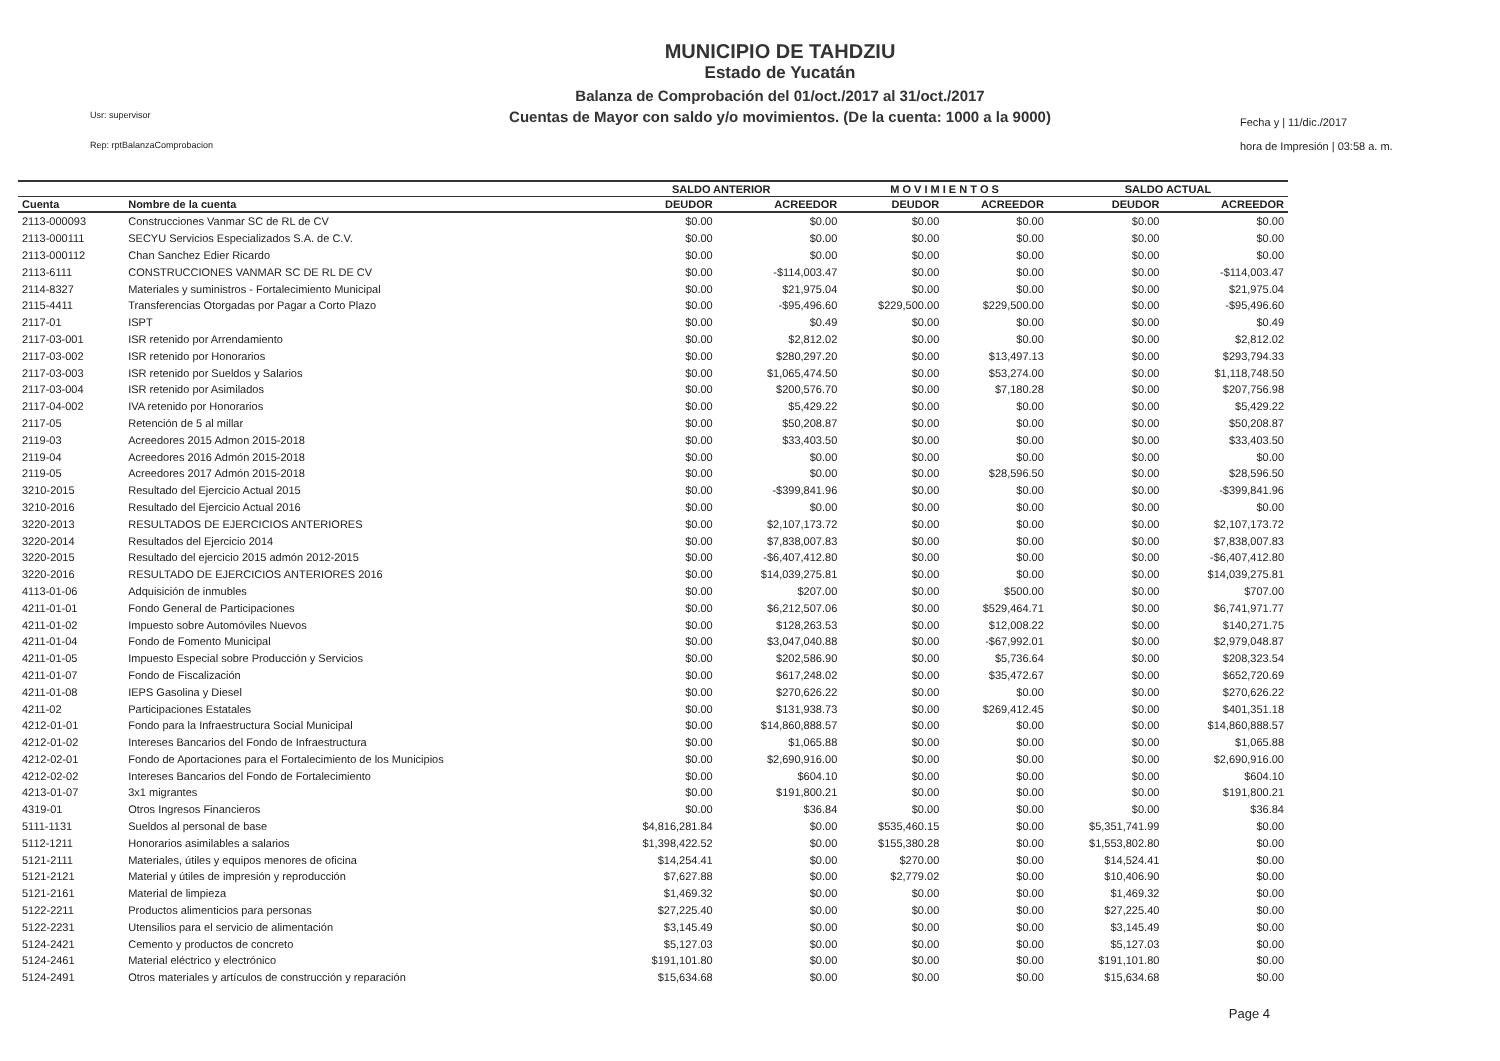Usr: supervisor
Rep: rptBalanzaComprobacion
MUNICIPIO DE TAHDZIU
Estado de Yucatán
Balanza de Comprobación del 01/oct./2017 al 31/oct./2017
Cuentas de Mayor con saldo y/o movimientos. (De la cuenta: 1000 a la 9000)
Fecha y | 11/dic./2017
hora de Impresión | 03:58 a. m.
| | | SALDO ANTERIOR | | M O V I M I E N T O S | | SALDO ACTUAL | |
| --- | --- | --- | --- | --- | --- | --- | --- |
| Cuenta | Nombre de la cuenta | DEUDOR | ACREEDOR | DEUDOR | ACREEDOR | DEUDOR | ACREEDOR |
| 2113-000093 | Construcciones Vanmar SC de RL de CV | $0.00 | $0.00 | $0.00 | $0.00 | $0.00 | $0.00 |
| 2113-000111 | SECYU Servicios Especializados S.A. de C.V. | $0.00 | $0.00 | $0.00 | $0.00 | $0.00 | $0.00 |
| 2113-000112 | Chan Sanchez Edier Ricardo | $0.00 | $0.00 | $0.00 | $0.00 | $0.00 | $0.00 |
| 2113-6111 | CONSTRUCCIONES VANMAR SC DE RL DE CV | $0.00 | -$114,003.47 | $0.00 | $0.00 | $0.00 | -$114,003.47 |
| 2114-8327 | Materiales y suministros - Fortalecimiento Municipal | $0.00 | $21,975.04 | $0.00 | $0.00 | $0.00 | $21,975.04 |
| 2115-4411 | Transferencias Otorgadas por Pagar a Corto Plazo | $0.00 | -$95,496.60 | $229,500.00 | $229,500.00 | $0.00 | -$95,496.60 |
| 2117-01 | ISPT | $0.00 | $0.49 | $0.00 | $0.00 | $0.00 | $0.49 |
| 2117-03-001 | ISR retenido por Arrendamiento | $0.00 | $2,812.02 | $0.00 | $0.00 | $0.00 | $2,812.02 |
| 2117-03-002 | ISR retenido por Honorarios | $0.00 | $280,297.20 | $0.00 | $13,497.13 | $0.00 | $293,794.33 |
| 2117-03-003 | ISR retenido por Sueldos y Salarios | $0.00 | $1,065,474.50 | $0.00 | $53,274.00 | $0.00 | $1,118,748.50 |
| 2117-03-004 | ISR retenido por Asimilados | $0.00 | $200,576.70 | $0.00 | $7,180.28 | $0.00 | $207,756.98 |
| 2117-04-002 | IVA retenido por Honorarios | $0.00 | $5,429.22 | $0.00 | $0.00 | $0.00 | $5,429.22 |
| 2117-05 | Retención de 5 al millar | $0.00 | $50,208.87 | $0.00 | $0.00 | $0.00 | $50,208.87 |
| 2119-03 | Acreedores 2015 Admon 2015-2018 | $0.00 | $33,403.50 | $0.00 | $0.00 | $0.00 | $33,403.50 |
| 2119-04 | Acreedores 2016 Admón 2015-2018 | $0.00 | $0.00 | $0.00 | $0.00 | $0.00 | $0.00 |
| 2119-05 | Acreedores 2017 Admón 2015-2018 | $0.00 | $0.00 | $0.00 | $28,596.50 | $0.00 | $28,596.50 |
| 3210-2015 | Resultado del Ejercicio Actual 2015 | $0.00 | -$399,841.96 | $0.00 | $0.00 | $0.00 | -$399,841.96 |
| 3210-2016 | Resultado del Ejercicio Actual 2016 | $0.00 | $0.00 | $0.00 | $0.00 | $0.00 | $0.00 |
| 3220-2013 | RESULTADOS DE EJERCICIOS ANTERIORES | $0.00 | $2,107,173.72 | $0.00 | $0.00 | $0.00 | $2,107,173.72 |
| 3220-2014 | Resultados del Ejercicio 2014 | $0.00 | $7,838,007.83 | $0.00 | $0.00 | $0.00 | $7,838,007.83 |
| 3220-2015 | Resultado del ejercicio 2015 admón 2012-2015 | $0.00 | -$6,407,412.80 | $0.00 | $0.00 | $0.00 | -$6,407,412.80 |
| 3220-2016 | RESULTADO DE EJERCICIOS ANTERIORES 2016 | $0.00 | $14,039,275.81 | $0.00 | $0.00 | $0.00 | $14,039,275.81 |
| 4113-01-06 | Adquisición de inmubles | $0.00 | $207.00 | $0.00 | $500.00 | $0.00 | $707.00 |
| 4211-01-01 | Fondo General de Participaciones | $0.00 | $6,212,507.06 | $0.00 | $529,464.71 | $0.00 | $6,741,971.77 |
| 4211-01-02 | Impuesto sobre Automóviles Nuevos | $0.00 | $128,263.53 | $0.00 | $12,008.22 | $0.00 | $140,271.75 |
| 4211-01-04 | Fondo de Fomento Municipal | $0.00 | $3,047,040.88 | $0.00 | -$67,992.01 | $0.00 | $2,979,048.87 |
| 4211-01-05 | Impuesto Especial sobre Producción y Servicios | $0.00 | $202,586.90 | $0.00 | $5,736.64 | $0.00 | $208,323.54 |
| 4211-01-07 | Fondo de Fiscalización | $0.00 | $617,248.02 | $0.00 | $35,472.67 | $0.00 | $652,720.69 |
| 4211-01-08 | IEPS Gasolina y Diesel | $0.00 | $270,626.22 | $0.00 | $0.00 | $0.00 | $270,626.22 |
| 4211-02 | Participaciones Estatales | $0.00 | $131,938.73 | $0.00 | $269,412.45 | $0.00 | $401,351.18 |
| 4212-01-01 | Fondo para la Infraestructura Social Municipal | $0.00 | $14,860,888.57 | $0.00 | $0.00 | $0.00 | $14,860,888.57 |
| 4212-01-02 | Intereses Bancarios del Fondo de Infraestructura | $0.00 | $1,065.88 | $0.00 | $0.00 | $0.00 | $1,065.88 |
| 4212-02-01 | Fondo de Aportaciones para el Fortalecimiento de los Municipios | $0.00 | $2,690,916.00 | $0.00 | $0.00 | $0.00 | $2,690,916.00 |
| 4212-02-02 | Intereses Bancarios del Fondo de Fortalecimiento | $0.00 | $604.10 | $0.00 | $0.00 | $0.00 | $604.10 |
| 4213-01-07 | 3x1 migrantes | $0.00 | $191,800.21 | $0.00 | $0.00 | $0.00 | $191,800.21 |
| 4319-01 | Otros Ingresos Financieros | $0.00 | $36.84 | $0.00 | $0.00 | $0.00 | $36.84 |
| 5111-1131 | Sueldos al personal de base | $4,816,281.84 | $0.00 | $535,460.15 | $0.00 | $5,351,741.99 | $0.00 |
| 5112-1211 | Honorarios asimilables a salarios | $1,398,422.52 | $0.00 | $155,380.28 | $0.00 | $1,553,802.80 | $0.00 |
| 5121-2111 | Materiales, útiles y equipos menores de oficina | $14,254.41 | $0.00 | $270.00 | $0.00 | $14,524.41 | $0.00 |
| 5121-2121 | Material y útiles de impresión y reproducción | $7,627.88 | $0.00 | $2,779.02 | $0.00 | $10,406.90 | $0.00 |
| 5121-2161 | Material de limpieza | $1,469.32 | $0.00 | $0.00 | $0.00 | $1,469.32 | $0.00 |
| 5122-2211 | Productos alimenticios para personas | $27,225.40 | $0.00 | $0.00 | $0.00 | $27,225.40 | $0.00 |
| 5122-2231 | Utensilios para el servicio de alimentación | $3,145.49 | $0.00 | $0.00 | $0.00 | $3,145.49 | $0.00 |
| 5124-2421 | Cemento y productos de concreto | $5,127.03 | $0.00 | $0.00 | $0.00 | $5,127.03 | $0.00 |
| 5124-2461 | Material eléctrico y electrónico | $191,101.80 | $0.00 | $0.00 | $0.00 | $191,101.80 | $0.00 |
| 5124-2491 | Otros materiales y artículos de construcción y reparación | $15,634.68 | $0.00 | $0.00 | $0.00 | $15,634.68 | $0.00 |
Page 4